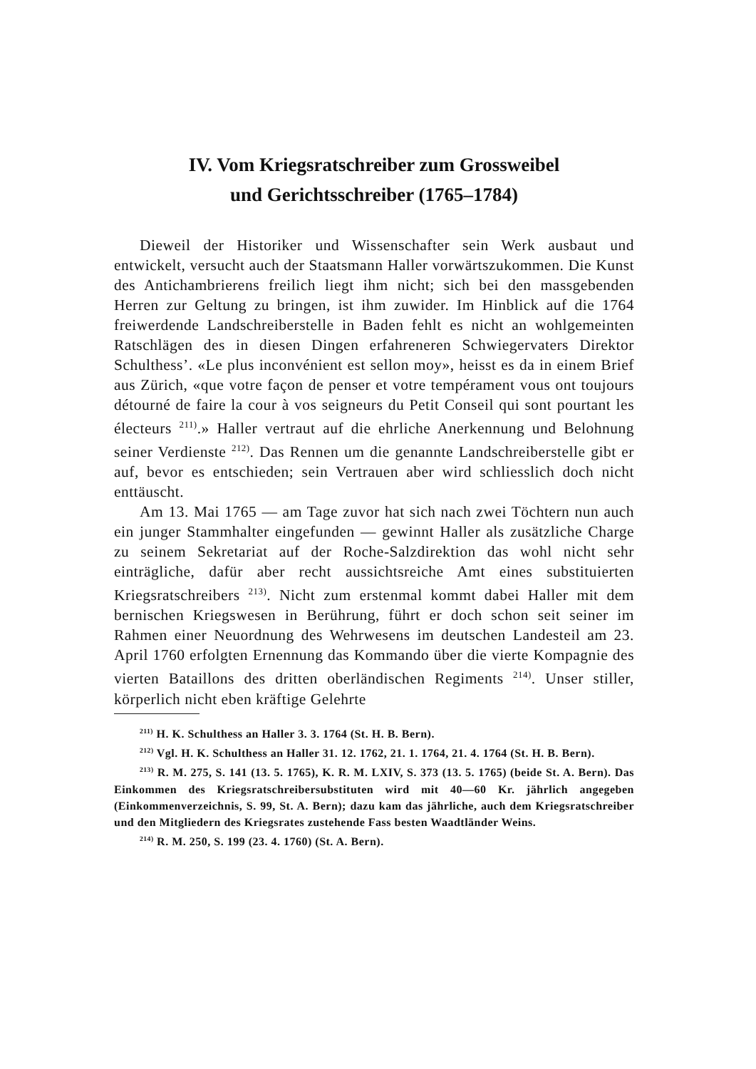IV. Vom Kriegsratschreiber zum Grossweibel
und Gerichtsschreiber (1765–1784)
Dieweil der Historiker und Wissenschafter sein Werk ausbaut und entwickelt, versucht auch der Staatsmann Haller vorwärtszukommen. Die Kunst des Antichambrierens freilich liegt ihm nicht; sich bei den massgebenden Herren zur Geltung zu bringen, ist ihm zuwider. Im Hinblick auf die 1764 freiwerdende Landschreiberstelle in Baden fehlt es nicht an wohlgemeinten Ratschlägen des in diesen Dingen erfahreneren Schwiegervaters Direktor Schulthess’. «Le plus inconvénient est sellon moy», heisst es da in einem Brief aus Zürich, «que votre façon de penser et votre tempérament vous ont toujours détourné de faire la cour à vos seigneurs du Petit Conseil qui sont pourtant les électeurs <sup>211)</sup>.» Haller vertraut auf die ehrliche Anerkennung und Belohnung seiner Verdienste <sup>212)</sup>. Das Rennen um die genannte Landschreiberstelle gibt er auf, bevor es entschieden; sein Vertrauen aber wird schliesslich doch nicht enttäuscht.
Am 13. Mai 1765 — am Tage zuvor hat sich nach zwei Töchtern nun auch ein junger Stammhalter eingefunden — gewinnt Haller als zusätzliche Charge zu seinem Sekretariat auf der Roche-Salzdirektion das wohl nicht sehr einträgliche, dafür aber recht aussichtsreiche Amt eines substituierten Kriegsratschreibers <sup>213)</sup>. Nicht zum erstenmal kommt dabei Haller mit dem bernischen Kriegswesen in Berührung, führt er doch schon seit seiner im Rahmen einer Neuordnung des Wehrwesens im deutschen Landesteil am 23. April 1760 erfolgten Ernennung das Kommando über die vierte Kompagnie des vierten Bataillons des dritten oberländischen Regiments <sup>214)</sup>. Unser stiller, körperlich nicht eben kräftige Gelehrte
<sup>211)</sup> H. K. Schulthess an Haller 3. 3. 1764 (St. H. B. Bern).
<sup>212)</sup> Vgl. H. K. Schulthess an Haller 31. 12. 1762, 21. 1. 1764, 21. 4. 1764 (St. H. B. Bern).
<sup>213)</sup> R. M. 275, S. 141 (13. 5. 1765), K. R. M. LXIV, S. 373 (13. 5. 1765) (beide St. A. Bern). Das Einkommen des Kriegsratschreibersubstituten wird mit 40—60 Kr. jährlich angegeben (Einkommenverzeichnis, S. 99, St. A. Bern); dazu kam das jährliche, auch dem Kriegsratschreiber und den Mitgliedern des Kriegsrates zustehende Fass besten Waadtländer Weins.
<sup>214)</sup> R. M. 250, S. 199 (23. 4. 1760) (St. A. Bern).